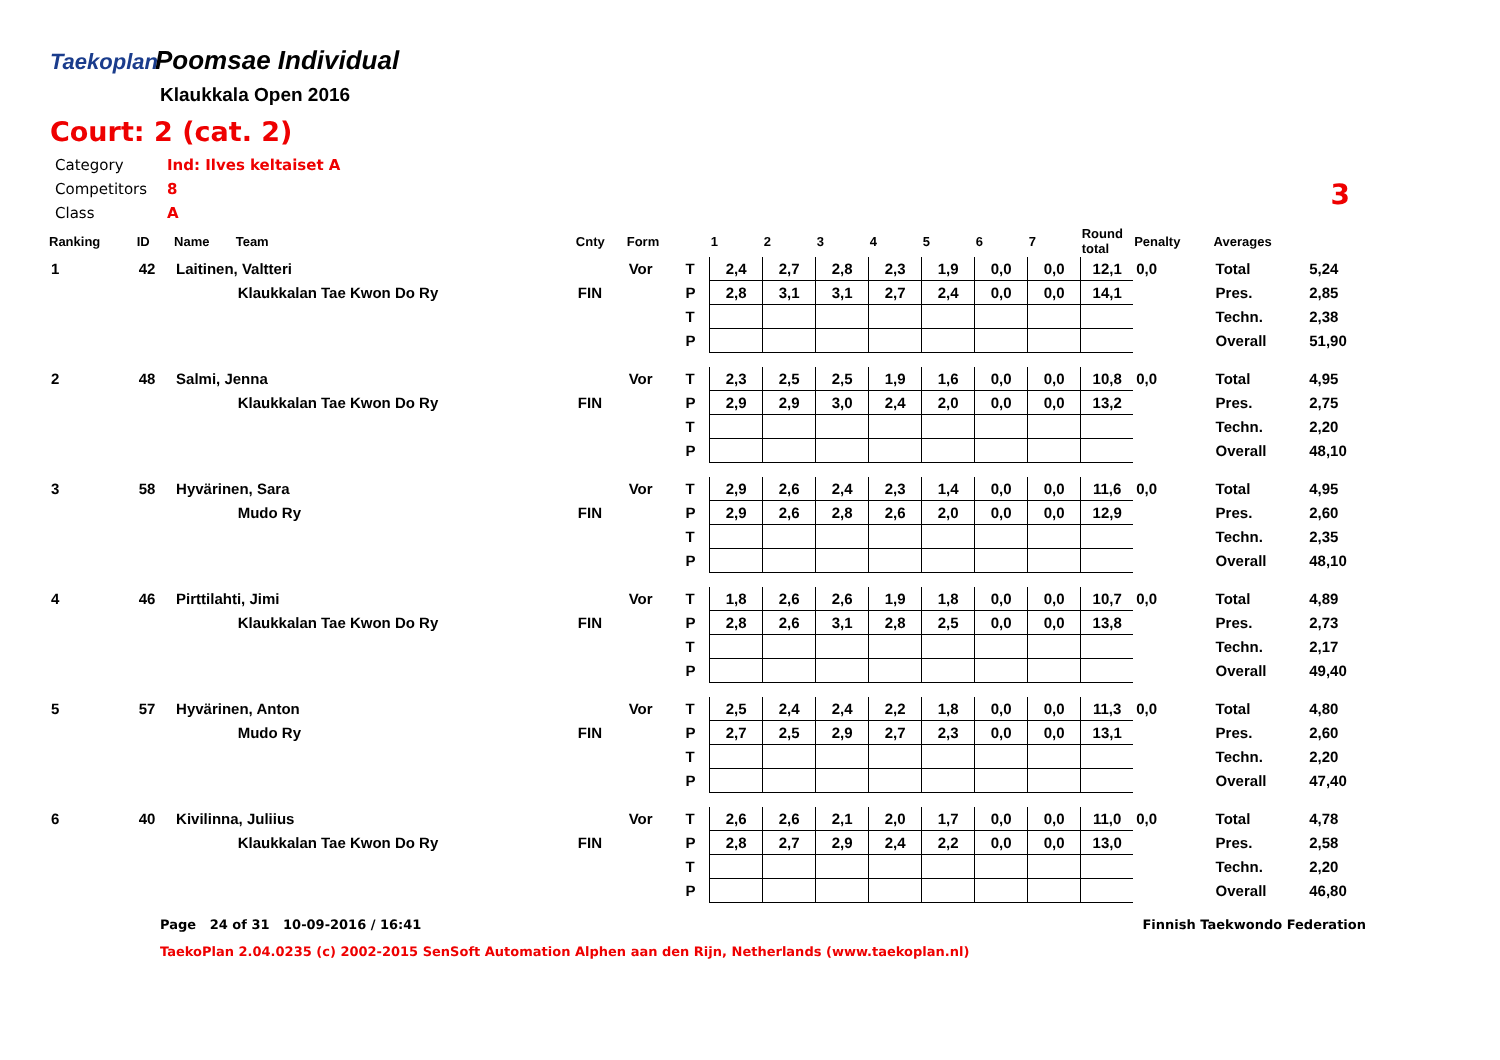Taekoplan Poomsae Individual
Klaukkala Open 2016
Court: 2 (cat. 2)
Category Ind: Ilves keltaiset A
Competitors 8
Class A
3
| Ranking | ID | Name | Team | Cnty | Form | | 1 | 2 | 3 | 4 | 5 | 6 | 7 | Round total | Penalty | Averages | |
| --- | --- | --- | --- | --- | --- | --- | --- | --- | --- | --- | --- | --- | --- | --- | --- | --- | --- |
| 1 | 42 | Laitinen, Valtteri | | | Vor | T | 2,4 | 2,7 | 2,8 | 2,3 | 1,9 | 0,0 | 0,0 | 12,1 | 0,0 | Total | 5,24 |
| | | | Klaukkalan Tae Kwon Do Ry | FIN | | P | 2,8 | 3,1 | 3,1 | 2,7 | 2,4 | 0,0 | 0,0 | 14,1 | | Pres. | 2,85 |
| | | | | | | T | | | | | | | | | | Techn. | 2,38 |
| | | | | | | P | | | | | | | | | | Overall | 51,90 |
| 2 | 48 | Salmi, Jenna | | | Vor | T | 2,3 | 2,5 | 2,5 | 1,9 | 1,6 | 0,0 | 0,0 | 10,8 | 0,0 | Total | 4,95 |
| | | | Klaukkalan Tae Kwon Do Ry | FIN | | P | 2,9 | 2,9 | 3,0 | 2,4 | 2,0 | 0,0 | 0,0 | 13,2 | | Pres. | 2,75 |
| | | | | | | T | | | | | | | | | | Techn. | 2,20 |
| | | | | | | P | | | | | | | | | | Overall | 48,10 |
| 3 | 58 | Hyvärinen, Sara | | | Vor | T | 2,9 | 2,6 | 2,4 | 2,3 | 1,4 | 0,0 | 0,0 | 11,6 | 0,0 | Total | 4,95 |
| | | | Mudo Ry | FIN | | P | 2,9 | 2,6 | 2,8 | 2,6 | 2,0 | 0,0 | 0,0 | 12,9 | | Pres. | 2,60 |
| | | | | | | T | | | | | | | | | | Techn. | 2,35 |
| | | | | | | P | | | | | | | | | | Overall | 48,10 |
| 4 | 46 | Pirttilahti, Jimi | | | Vor | T | 1,8 | 2,6 | 2,6 | 1,9 | 1,8 | 0,0 | 0,0 | 10,7 | 0,0 | Total | 4,89 |
| | | | Klaukkalan Tae Kwon Do Ry | FIN | | P | 2,8 | 2,6 | 3,1 | 2,8 | 2,5 | 0,0 | 0,0 | 13,8 | | Pres. | 2,73 |
| | | | | | | T | | | | | | | | | | Techn. | 2,17 |
| | | | | | | P | | | | | | | | | | Overall | 49,40 |
| 5 | 57 | Hyvärinen, Anton | | | Vor | T | 2,5 | 2,4 | 2,4 | 2,2 | 1,8 | 0,0 | 0,0 | 11,3 | 0,0 | Total | 4,80 |
| | | | Mudo Ry | FIN | | P | 2,7 | 2,5 | 2,9 | 2,7 | 2,3 | 0,0 | 0,0 | 13,1 | | Pres. | 2,60 |
| | | | | | | T | | | | | | | | | | Techn. | 2,20 |
| | | | | | | P | | | | | | | | | | Overall | 47,40 |
| 6 | 40 | Kivilinna, Juliius | | | Vor | T | 2,6 | 2,6 | 2,1 | 2,0 | 1,7 | 0,0 | 0,0 | 11,0 | 0,0 | Total | 4,78 |
| | | | Klaukkalan Tae Kwon Do Ry | FIN | | P | 2,8 | 2,7 | 2,9 | 2,4 | 2,2 | 0,0 | 0,0 | 13,0 | | Pres. | 2,58 |
| | | | | | | T | | | | | | | | | | Techn. | 2,20 |
| | | | | | | P | | | | | | | | | | Overall | 46,80 |
Page 24 of 31 10-09-2016 / 16:41 Finnish Taekwondo Federation
TaekoPlan 2.04.0235 (c) 2002-2015 SenSoft Automation Alphen aan den Rijn, Netherlands (www.taekoplan.nl)